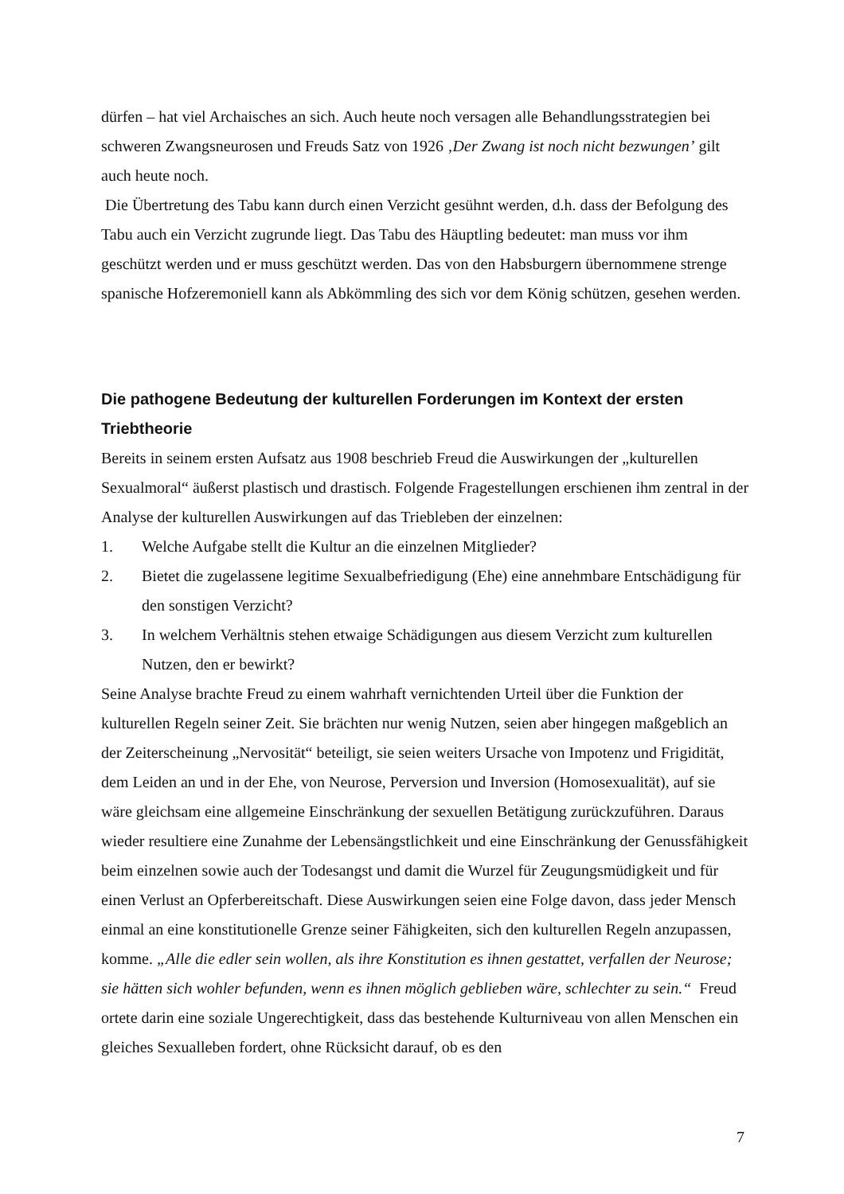dürfen – hat viel Archaisches an sich. Auch heute noch versagen alle Behandlungsstrategien bei schweren Zwangsneurosen und Freuds Satz von 1926 ‚Der Zwang ist noch nicht bezwungen’ gilt auch heute noch.
Die Übertretung des Tabu kann durch einen Verzicht gesühnt werden, d.h. dass der Befolgung des Tabu auch ein Verzicht zugrunde liegt. Das Tabu des Häuptling bedeutet: man muss vor ihm geschützt werden und er muss geschützt werden. Das von den Habsburgern übernommene strenge spanische Hofzeremoniell kann als Abkömmling des sich vor dem König schützen, gesehen werden.
Die pathogene Bedeutung der kulturellen Forderungen im Kontext der ersten Triebtheorie
Bereits in seinem ersten Aufsatz aus 1908 beschrieb Freud die Auswirkungen der „kulturellen Sexualmoral“ äußerst plastisch und drastisch. Folgende Fragestellungen erschienen ihm zentral in der Analyse der kulturellen Auswirkungen auf das Triebleben der einzelnen:
1. Welche Aufgabe stellt die Kultur an die einzelnen Mitglieder?
2. Bietet die zugelassene legitime Sexualbefriedigung (Ehe) eine annehmbare Entschädigung für den sonstigen Verzicht?
3. In welchem Verhältnis stehen etwaige Schädigungen aus diesem Verzicht zum kulturellen Nutzen, den er bewirkt?
Seine Analyse brachte Freud zu einem wahrhaft vernichtenden Urteil über die Funktion der kulturellen Regeln seiner Zeit. Sie brächten nur wenig Nutzen, seien aber hingegen maßgeblich an der Zeiterscheinung „Nervosität“ beteiligt, sie seien weiters Ursache von Impotenz und Frigidität, dem Leiden an und in der Ehe, von Neurose, Perversion und Inversion (Homosexualität), auf sie wäre gleichsam eine allgemeine Einschränkung der sexuellen Betätigung zurückzuführen. Daraus wieder resultiere eine Zunahme der Lebensängstlichkeit und eine Einschränkung der Genussfähigkeit beim einzelnen sowie auch der Todesangst und damit die Wurzel für Zeugungsmüdigkeit und für einen Verlust an Opferbereitschaft. Diese Auswirkungen seien eine Folge davon, dass jeder Mensch einmal an eine konstitutionelle Grenze seiner Fähigkeiten, sich den kulturellen Regeln anzupassen, komme. „Alle die edler sein wollen, als ihre Konstitution es ihnen gestattet, verfallen der Neurose; sie hätten sich wohler befunden, wenn es ihnen möglich geblieben wäre, schlechter zu sein.“ Freud ortete darin eine soziale Ungerechtigkeit, dass das bestehende Kulturniveau von allen Menschen ein gleiches Sexualleben fordert, ohne Rücksicht darauf, ob es den
7